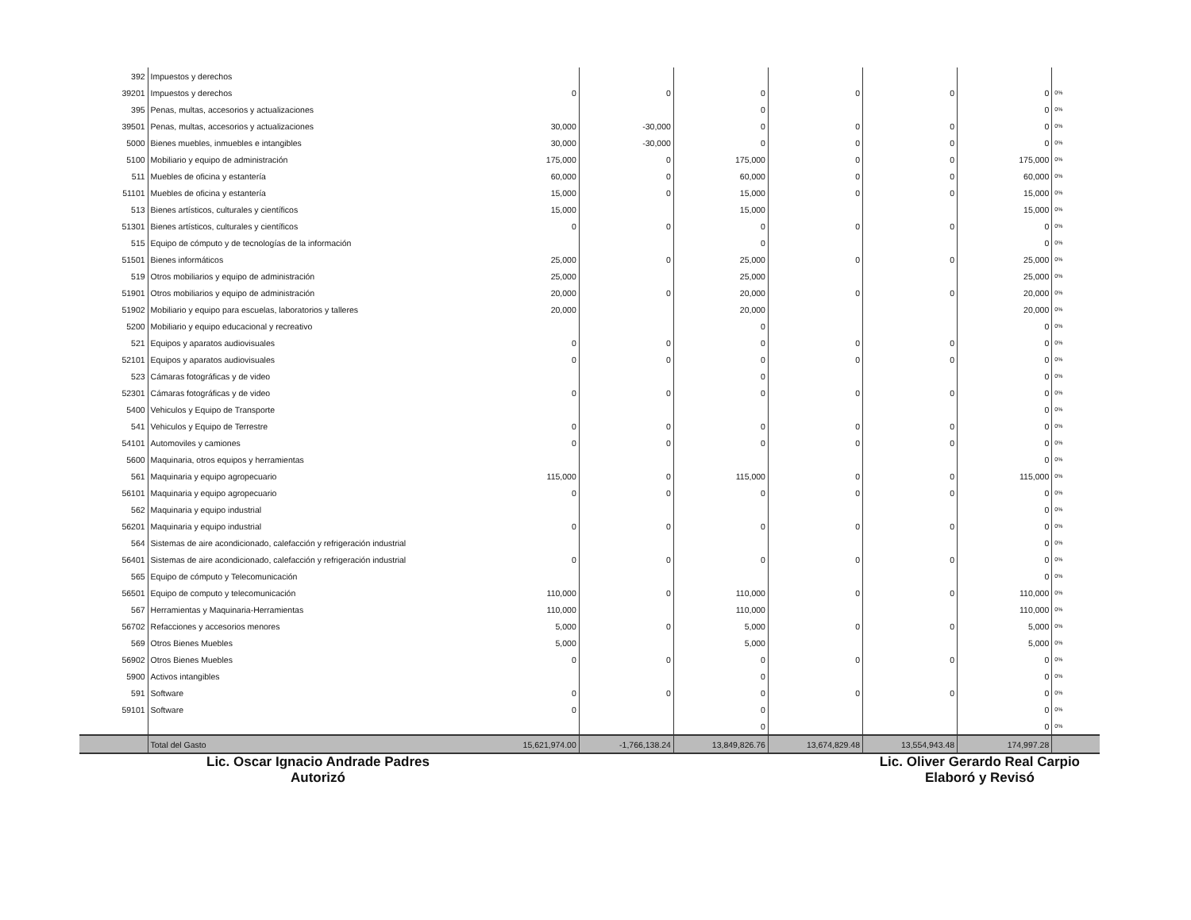| 392 | Impuestos y derechos | | | | | | | |
| 39201 | Impuestos y derechos | 0 | 0 | 0 | 0 | 0 | 0 | 0% |
| 395 | Penas, multas, accesorios y actualizaciones | | | 0 | | | 0 | 0% |
| 39501 | Penas, multas, accesorios y actualizaciones | 30,000 | -30,000 | 0 | 0 | 0 | 0 | 0% |
| 5000 | Bienes muebles, inmuebles e intangibles | 30,000 | -30,000 | 0 | 0 | 0 | 0 | 0% |
| 5100 | Mobiliario y equipo de administración | 175,000 | 0 | 175,000 | 0 | 0 | 175,000 | 0% |
| 511 | Muebles de oficina y estantería | 60,000 | 0 | 60,000 | 0 | 0 | 60,000 | 0% |
| 51101 | Muebles de oficina y estantería | 15,000 | 0 | 15,000 | 0 | 0 | 15,000 | 0% |
| 513 | Bienes artísticos, culturales y científicos | 15,000 | | 15,000 | | | 15,000 | 0% |
| 51301 | Bienes artísticos, culturales y científicos | 0 | 0 | 0 | 0 | 0 | 0 | 0% |
| 515 | Equipo de cómputo y de tecnologías de la información | | | 0 | | | 0 | 0% |
| 51501 | Bienes informáticos | 25,000 | 0 | 25,000 | 0 | 0 | 25,000 | 0% |
| 519 | Otros mobiliarios y equipo de administración | 25,000 | | 25,000 | | | 25,000 | 0% |
| 51901 | Otros mobiliarios y equipo de administración | 20,000 | 0 | 20,000 | 0 | 0 | 20,000 | 0% |
| 51902 | Mobiliario y equipo para escuelas, laboratorios y talleres | 20,000 | | 20,000 | | | 20,000 | 0% |
| 5200 | Mobiliario y equipo educacional y recreativo | | | 0 | | | 0 | 0% |
| 521 | Equipos y aparatos audiovisuales | 0 | 0 | 0 | 0 | 0 | 0 | 0% |
| 52101 | Equipos y aparatos audiovisuales | 0 | 0 | 0 | 0 | 0 | 0 | 0% |
| 523 | Cámaras fotográficas y de video | | | 0 | | | 0 | 0% |
| 52301 | Cámaras fotográficas y de video | 0 | 0 | 0 | 0 | 0 | 0 | 0% |
| 5400 | Vehiculos y Equipo de Transporte | | | | | | 0 | 0% |
| 541 | Vehiculos y Equipo de Terrestre | 0 | 0 | 0 | 0 | 0 | 0 | 0% |
| 54101 | Automoviles y camiones | 0 | 0 | 0 | 0 | 0 | 0 | 0% |
| 5600 | Maquinaria, otros equipos y herramientas | | | | | | 0 | 0% |
| 561 | Maquinaria y equipo agropecuario | 115,000 | 0 | 115,000 | 0 | 0 | 115,000 | 0% |
| 56101 | Maquinaria y equipo agropecuario | 0 | 0 | 0 | 0 | 0 | 0 | 0% |
| 562 | Maquinaria y equipo industrial | | | | | | 0 | 0% |
| 56201 | Maquinaria y equipo industrial | 0 | 0 | 0 | 0 | 0 | 0 | 0% |
| 564 | Sistemas de aire acondicionado, calefacción y refrigeración industrial | | | | | | 0 | 0% |
| 56401 | Sistemas de aire acondicionado, calefacción y refrigeración industrial | 0 | 0 | 0 | 0 | 0 | 0 | 0% |
| 565 | Equipo de cómputo y Telecomunicación | | | | | | 0 | 0% |
| 56501 | Equipo de computo y telecomunicación | 110,000 | 0 | 110,000 | 0 | 0 | 110,000 | 0% |
| 567 | Herramientas y Maquinaria-Herramientas | 110,000 | | 110,000 | | | 110,000 | 0% |
| 56702 | Refacciones y accesorios menores | 5,000 | 0 | 5,000 | 0 | 0 | 5,000 | 0% |
| 569 | Otros Bienes Muebles | 5,000 | | 5,000 | | | 5,000 | 0% |
| 56902 | Otros Bienes Muebles | 0 | 0 | 0 | 0 | 0 | 0 | 0% |
| 5900 | Activos intangibles | | | 0 | | | 0 | 0% |
| 591 | Software | 0 | 0 | 0 | 0 | 0 | 0 | 0% |
| 59101 | Software | 0 | | 0 | | | 0 | 0% |
| | | | | 0 | | | 0 | 0% |
| | Total del Gasto | 15,621,974.00 | -1,766,138.24 | 13,849,826.76 | 13,674,829.48 | 13,554,943.48 | 174,997.28 | |
Lic. Oscar Ignacio Andrade Padres
Autorizó
Lic. Oliver Gerardo Real Carpio
Elaboró y Revisó